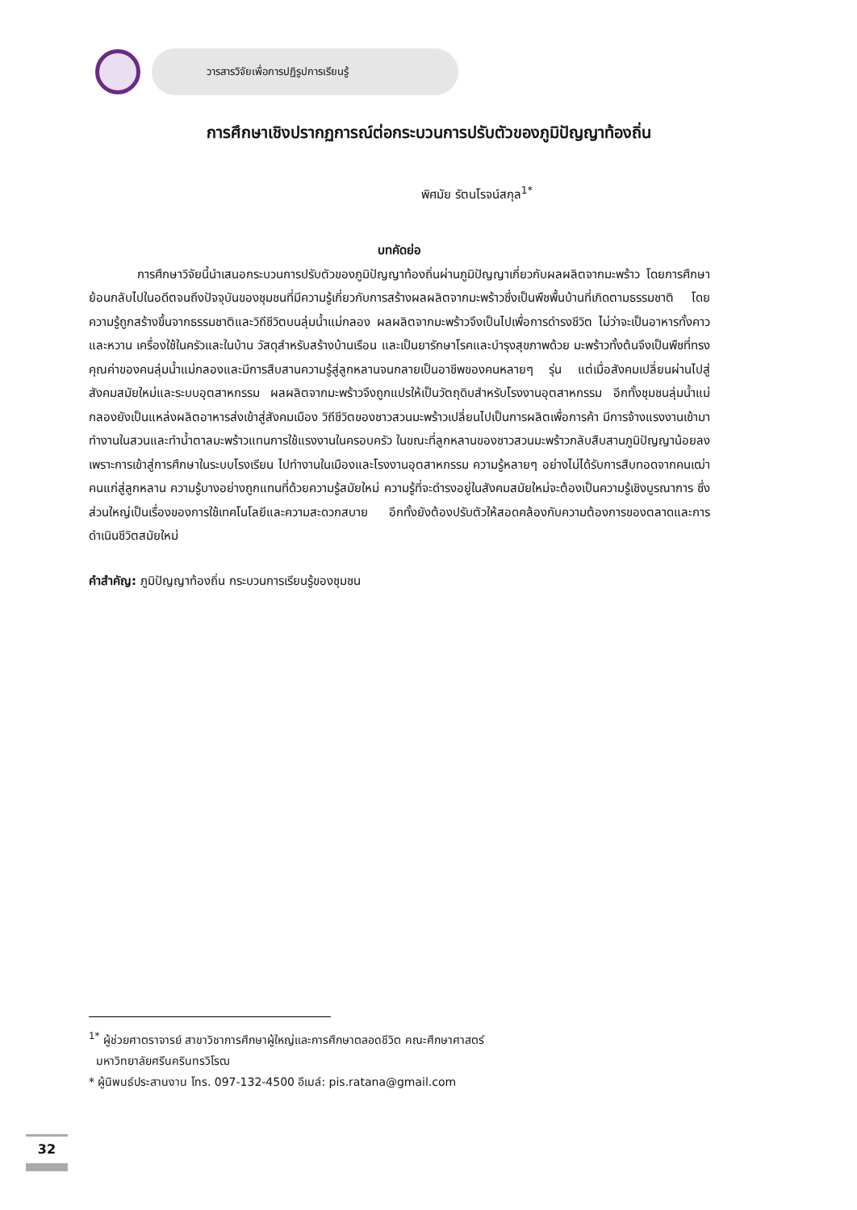วารสารวิจัยเพื่อการปฏิรูปการเรียนรู้
การศึกษาเชิงปรากฏการณ์ต่อกระบวนการปรับตัวของภูมิปัญญาท้องถิ่น
พิศมัย รัตนโรจน์สกุล<sup>1*</sup>
บทคัดย่อ
การศึกษาวิจัยนี้นำเสนอกระบวนการปรับตัวของภูมิปัญญาท้องถิ่นผ่านภูมิปัญญาเกี่ยวกับผลผลิตจากมะพร้าว โดยการศึกษาย้อนกลับไปในอดีตจนถึงปัจจุบันของชุมชนที่มีความรู้เกี่ยวกับการสร้างผลผลิตจากมะพร้าวซึ่งเป็นพืชพื้นบ้านที่เกิดตามธรรมชาติ โดยความรู้ถูกสร้างขึ้นจากธรรมชาติและวิถีชีวิตบนลุ่มน้ำแม่กลอง ผลผลิตจากมะพร้าวจึงเป็นไปเพื่อการดำรงชีวิต ไม่ว่าจะเป็นอาหารทั้งคาวและหวาน เครื่องใช้ในครัวและในบ้าน วัสดุสำหรับสร้างบ้านเรือน และเป็นยารักษาโรคและบำรุงสุขภาพด้วย มะพร้าวทั้งต้นจึงเป็นพืชที่ทรงคุณค่าของคนลุ่มน้ำแม่กลองและมีการสืบสานความรู้สู่ลูกหลานจนกลายเป็นอาชีพของคนหลายๆ รุ่น แต่เมื่อสังคมเปลี่ยนผ่านไปสู่สังคมสมัยใหม่และระบบอุตสาหกรรม ผลผลิตจากมะพร้าวจึงถูกแปรให้เป็นวัตถุดิบสำหรับโรงงานอุตสาหกรรม อีกทั้งชุมชนลุ่มน้ำแม่กลองยังเป็นแหล่งผลิตอาหารส่งเข้าสู่สังคมเมือง วิถีชีวิตของชาวสวนมะพร้าวเปลี่ยนไปเป็นการผลิตเพื่อการค้า มีการจ้างแรงงานเข้ามาทำงานในสวนและทำน้ำตาลมะพร้าวแทนการใช้แรงงานในครอบครัว ในขณะที่ลูกหลานของชาวสวนมะพร้าวกลับสืบสานภูมิปัญญาน้อยลงเพราะการเข้าสู่การศึกษาในระบบโรงเรียน ไปทำงานในเมืองและโรงงานอุตสาหกรรม ความรู้หลายๆ อย่างไม่ได้รับการสืบทอดจากคนเฒ่าคนแก่สู่ลูกหลาน ความรู้บางอย่างถูกแทนที่ด้วยความรู้สมัยใหม่ ความรู้ที่จะดำรงอยู่ในสังคมสมัยใหม่จะต้องเป็นความรู้เชิงบูรณาการ ซึ่งส่วนใหญ่เป็นเรื่องของการใช้เทคโนโลยีและความสะดวกสบาย อีกทั้งยังต้องปรับตัวให้สอดคล้องกับความต้องการของตลาดและการดำเนินชีวิตสมัยใหม่
คำสำคัญ: ภูมิปัญญาท้องถิ่น กระบวนการเรียนรู้ของชุมชน
<sup>1*</sup> ผู้ช่วยศาตราจารย์ สาขาวิชาการศึกษาผู้ใหญ่และการศึกษาตลอดชีวิต คณะศึกษาศาสตร์
มหาวิทยาลัยศรีนครินทรวิโรฒ
* ผู้นิพนธ์ประสานงาน โทร. 097-132-4500 อีเมล์: pis.ratana@gmail.com
32